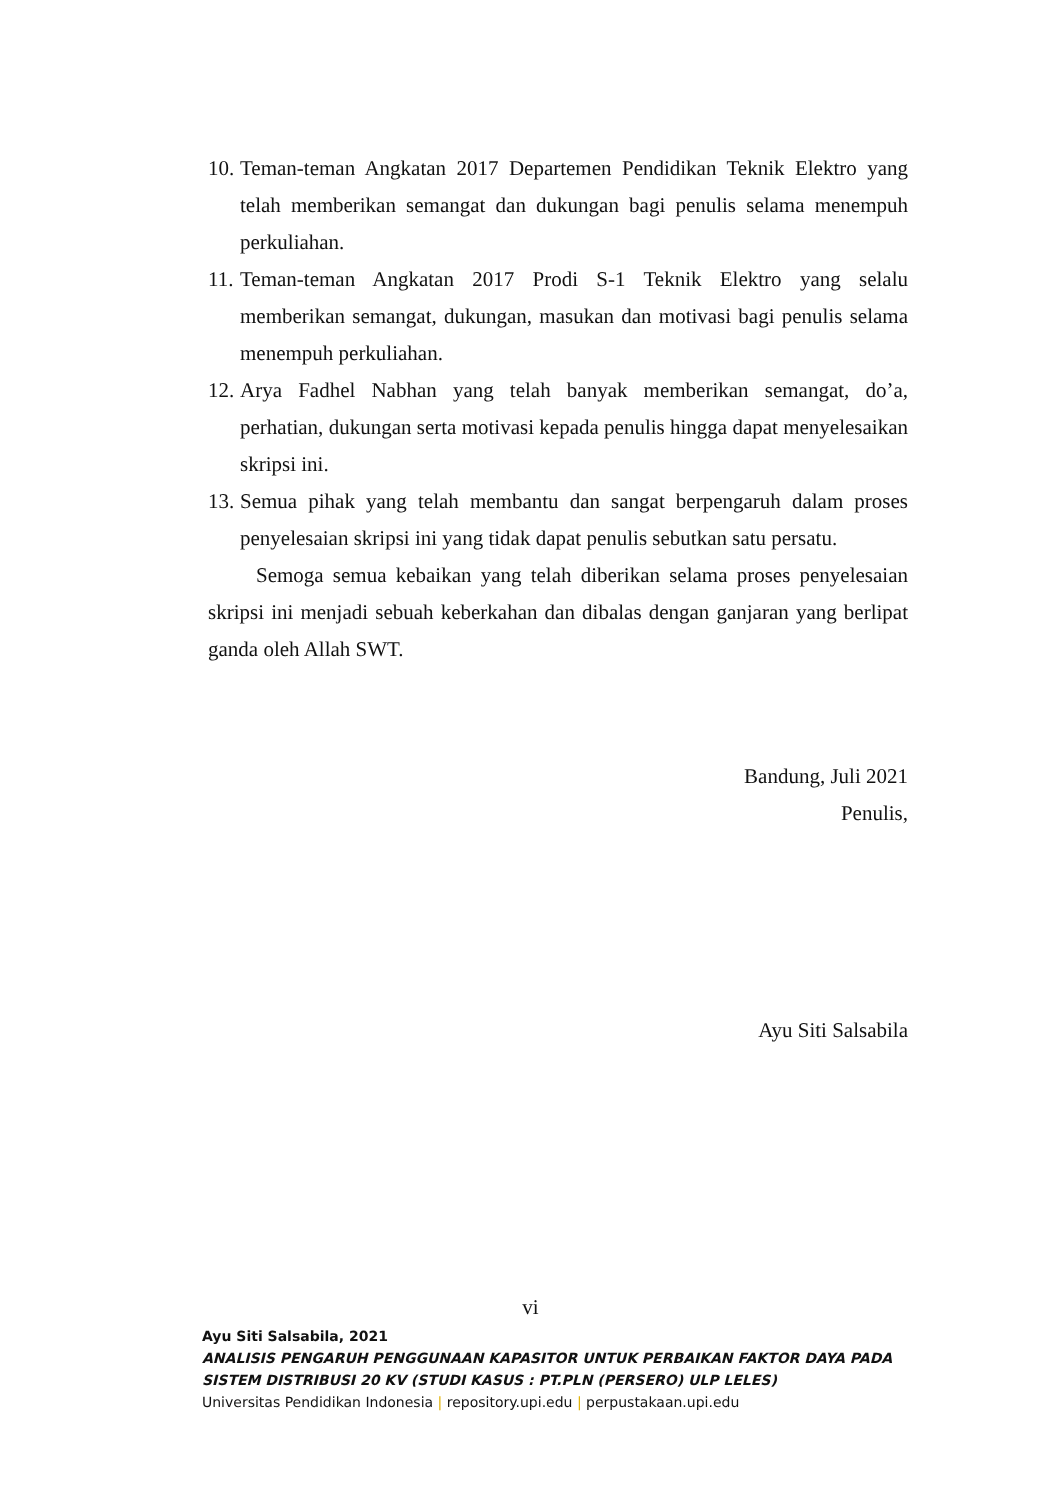10. Teman-teman Angkatan 2017 Departemen Pendidikan Teknik Elektro yang telah memberikan semangat dan dukungan bagi penulis selama menempuh perkuliahan.
11. Teman-teman Angkatan 2017 Prodi S-1 Teknik Elektro yang selalu memberikan semangat, dukungan, masukan dan motivasi bagi penulis selama menempuh perkuliahan.
12. Arya Fadhel Nabhan yang telah banyak memberikan semangat, do’a, perhatian, dukungan serta motivasi kepada penulis hingga dapat menyelesaikan skripsi ini.
13. Semua pihak yang telah membantu dan sangat berpengaruh dalam proses penyelesaian skripsi ini yang tidak dapat penulis sebutkan satu persatu.
Semoga semua kebaikan yang telah diberikan selama proses penyelesaian skripsi ini menjadi sebuah keberkahan dan dibalas dengan ganjaran yang berlipat ganda oleh Allah SWT.
Bandung, Juli 2021
Penulis,
Ayu Siti Salsabila
vi
Ayu Siti Salsabila, 2021
ANALISIS PENGARUH PENGGUNAAN KAPASITOR UNTUK PERBAIKAN FAKTOR DAYA PADA
SISTEM DISTRIBUSI 20 KV (STUDI KASUS : PT.PLN (PERSERO) ULP LELES)
Universitas Pendidikan Indonesia | repository.upi.edu | perpustakaan.upi.edu